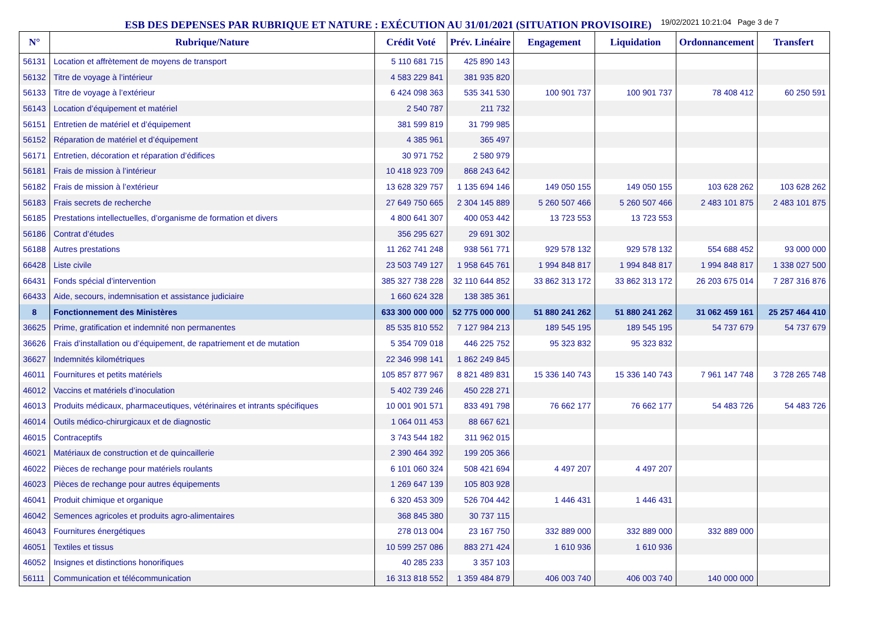ESB DES DEPENSES PAR RUBRIQUE ET NATURE : EXÉCUTION AU 31/01/2021 (SITUATION PROVISOIRE)
19/02/2021 10:21:04 Page 3 de 7
| N° | Rubrique/Nature | Crédit Voté | Prév. Linéaire | Engagement | Liquidation | Ordonnancement | Transfert |
| --- | --- | --- | --- | --- | --- | --- | --- |
| 56131 | Location et affrètement de moyens de transport | 5 110 681 715 | 425 890 143 | | | | |
| 56132 | Titre de voyage à l’intérieur | 4 583 229 841 | 381 935 820 | | | | |
| 56133 | Titre de voyage à l’extérieur | 6 424 098 363 | 535 341 530 | 100 901 737 | 100 901 737 | 78 408 412 | 60 250 591 |
| 56143 | Location d’équipement et matériel | 2 540 787 | 211 732 | | | | |
| 56151 | Entretien de matériel et d’équipement | 381 599 819 | 31 799 985 | | | | |
| 56152 | Réparation de matériel et d’équipement | 4 385 961 | 365 497 | | | | |
| 56171 | Entretien, décoration et réparation d’édifices | 30 971 752 | 2 580 979 | | | | |
| 56181 | Frais de mission à l’intérieur | 10 418 923 709 | 868 243 642 | | | | |
| 56182 | Frais de mission à l’extérieur | 13 628 329 757 | 1 135 694 146 | 149 050 155 | 149 050 155 | 103 628 262 | 103 628 262 |
| 56183 | Frais secrets de recherche | 27 649 750 665 | 2 304 145 889 | 5 260 507 466 | 5 260 507 466 | 2 483 101 875 | 2 483 101 875 |
| 56185 | Prestations intellectuelles, d’organisme de formation et divers | 4 800 641 307 | 400 053 442 | 13 723 553 | 13 723 553 | | |
| 56186 | Contrat d’études | 356 295 627 | 29 691 302 | | | | |
| 56188 | Autres prestations | 11 262 741 248 | 938 561 771 | 929 578 132 | 929 578 132 | 554 688 452 | 93 000 000 |
| 66428 | Liste civile | 23 503 749 127 | 1 958 645 761 | 1 994 848 817 | 1 994 848 817 | 1 994 848 817 | 1 338 027 500 |
| 66431 | Fonds spécial d’intervention | 385 327 738 228 | 32 110 644 852 | 33 862 313 172 | 33 862 313 172 | 26 203 675 014 | 7 287 316 876 |
| 66433 | Aide, secours, indemnisation et assistance judiciaire | 1 660 624 328 | 138 385 361 | | | | |
| 8 | Fonctionnement des Ministères | 633 300 000 000 | 52 775 000 000 | 51 880 241 262 | 51 880 241 262 | 31 062 459 161 | 25 257 464 410 |
| 36625 | Prime, gratification et indemnité non permanentes | 85 535 810 552 | 7 127 984 213 | 189 545 195 | 189 545 195 | 54 737 679 | 54 737 679 |
| 36626 | Frais d’installation ou d’équipement, de rapatriement et de mutation | 5 354 709 018 | 446 225 752 | 95 323 832 | 95 323 832 | | |
| 36627 | Indemnités kilométriques | 22 346 998 141 | 1 862 249 845 | | | | |
| 46011 | Fournitures et petits matériels | 105 857 877 967 | 8 821 489 831 | 15 336 140 743 | 15 336 140 743 | 7 961 147 748 | 3 728 265 748 |
| 46012 | Vaccins et matériels d’inoculation | 5 402 739 246 | 450 228 271 | | | | |
| 46013 | Produits médicaux, pharmaceutiques, vétérinaires et intrants spécifiques | 10 001 901 571 | 833 491 798 | 76 662 177 | 76 662 177 | 54 483 726 | 54 483 726 |
| 46014 | Outils médico-chirurgicaux et de diagnostic | 1 064 011 453 | 88 667 621 | | | | |
| 46015 | Contraceptifs | 3 743 544 182 | 311 962 015 | | | | |
| 46021 | Matériaux de construction et de quincaillerie | 2 390 464 392 | 199 205 366 | | | | |
| 46022 | Pièces de rechange pour matériels roulants | 6 101 060 324 | 508 421 694 | 4 497 207 | 4 497 207 | | |
| 46023 | Pièces de rechange pour autres équipements | 1 269 647 139 | 105 803 928 | | | | |
| 46041 | Produit chimique et organique | 6 320 453 309 | 526 704 442 | 1 446 431 | 1 446 431 | | |
| 46042 | Semences agricoles et produits agro-alimentaires | 368 845 380 | 30 737 115 | | | | |
| 46043 | Fournitures énergétiques | 278 013 004 | 23 167 750 | 332 889 000 | 332 889 000 | 332 889 000 | |
| 46051 | Textiles et tissus | 10 599 257 086 | 883 271 424 | 1 610 936 | 1 610 936 | | |
| 46052 | Insignes et distinctions honorifiques | 40 285 233 | 3 357 103 | | | | |
| 56111 | Communication et télécommunication | 16 313 818 552 | 1 359 484 879 | 406 003 740 | 406 003 740 | 140 000 000 | |